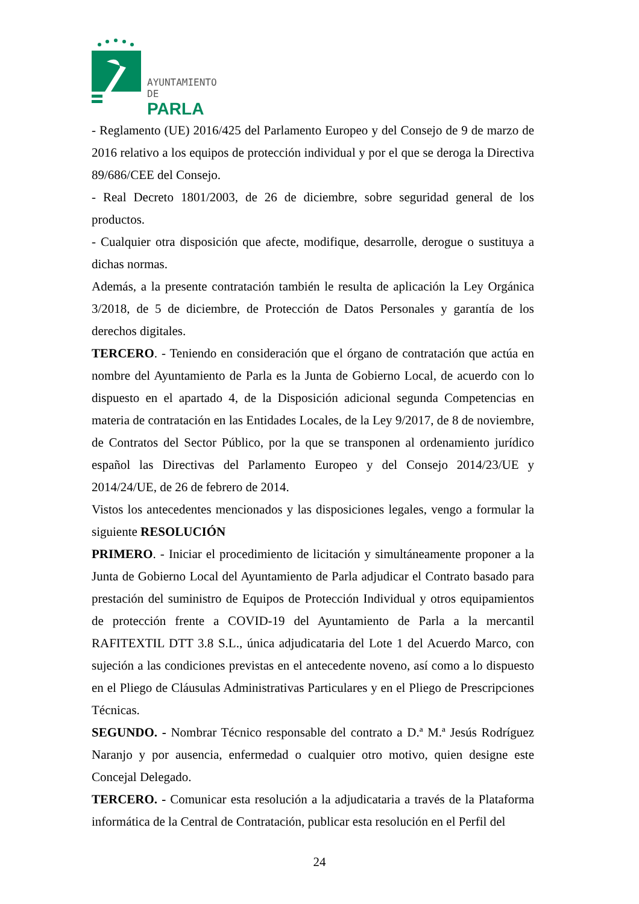AYUNTAMIENTO DE
PARLA
- Reglamento (UE) 2016/425 del Parlamento Europeo y del Consejo de 9 de marzo de 2016 relativo a los equipos de protección individual y por el que se deroga la Directiva 89/686/CEE del Consejo.
- Real Decreto 1801/2003, de 26 de diciembre, sobre seguridad general de los productos.
- Cualquier otra disposición que afecte, modifique, desarrolle, derogue o sustituya a dichas normas.
Además, a la presente contratación también le resulta de aplicación la Ley Orgánica 3/2018, de 5 de diciembre, de Protección de Datos Personales y garantía de los derechos digitales.
TERCERO. - Teniendo en consideración que el órgano de contratación que actúa en nombre del Ayuntamiento de Parla es la Junta de Gobierno Local, de acuerdo con lo dispuesto en el apartado 4, de la Disposición adicional segunda Competencias en materia de contratación en las Entidades Locales, de la Ley 9/2017, de 8 de noviembre, de Contratos del Sector Público, por la que se transponen al ordenamiento jurídico español las Directivas del Parlamento Europeo y del Consejo 2014/23/UE y 2014/24/UE, de 26 de febrero de 2014.
Vistos los antecedentes mencionados y las disposiciones legales, vengo a formular la siguiente RESOLUCIÓN
PRIMERO. - Iniciar el procedimiento de licitación y simultáneamente proponer a la Junta de Gobierno Local del Ayuntamiento de Parla adjudicar el Contrato basado para prestación del suministro de Equipos de Protección Individual y otros equipamientos de protección frente a COVID-19 del Ayuntamiento de Parla a la mercantil RAFITEXTIL DTT 3.8 S.L., única adjudicataria del Lote 1 del Acuerdo Marco, con sujeción a las condiciones previstas en el antecedente noveno, así como a lo dispuesto en el Pliego de Cláusulas Administrativas Particulares y en el Pliego de Prescripciones Técnicas.
SEGUNDO. - Nombrar Técnico responsable del contrato a D.ª M.ª Jesús Rodríguez Naranjo y por ausencia, enfermedad o cualquier otro motivo, quien designe este Concejal Delegado.
TERCERO. - Comunicar esta resolución a la adjudicataria a través de la Plataforma informática de la Central de Contratación, publicar esta resolución en el Perfil del
24